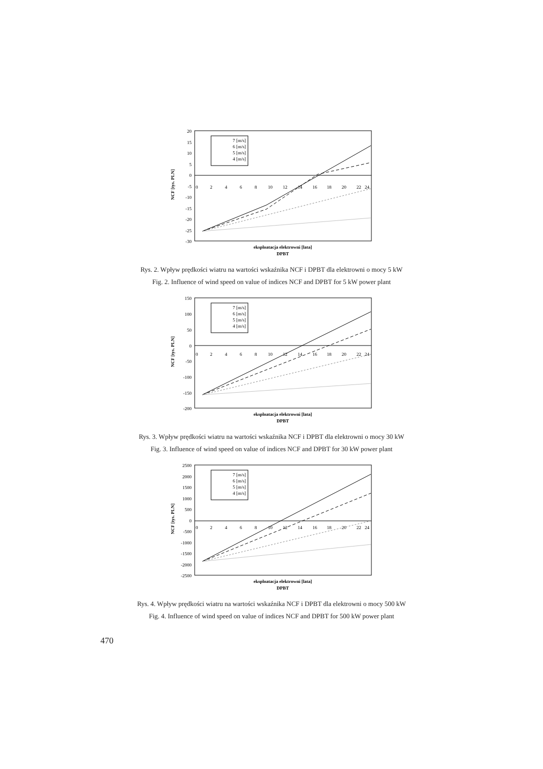20
15
10
5
0
-5
-10
-15
-20
-25
-30
0
2
4
6
8
10
12
14
16
18
20
22
24
7 [m/s]
6 [m/s]
5 [m/s]
4 [m/s]
NCF [tys. PLN]
eksploatacja elektrowni [lata]
DPBT
Rys. 2. Wpływ prędkości wiatru na wartości wskaźnika NCF i DPBT dla elektrowni o mocy 5 kW
Fig. 2. Influence of wind speed on value of indices NCF and DPBT for 5 kW power plant
150
100
50
0
-50
-100
-150
-200
0
2
4
6
8
10
12
14
16
18
20
22
24
7 [m/s]
6 [m/s]
5 [m/s]
4 [m/s]
NCF [tys. PLN]
eksploatacja elektrowni [lata]
DPBT
Rys. 3. Wpływ prędkości wiatru na wartości wskaźnika NCF i DPBT dla elektrowni o mocy 30 kW
Fig. 3. Influence of wind speed on value of indices NCF and DPBT for 30 kW power plant
2500
2000
1500
1000
500
0
-500
-1000
-1500
-2000
-2500
0
2
4
6
8
10
12
14
16
18
20
22
24
7 [m/s]
6 [m/s]
5 [m/s]
4 [m/s]
NCF [tys. PLN]
eksploatacja elektrowni [lata]
DPBT
Rys. 4. Wpływ prędkości wiatru na wartości wskaźnika NCF i DPBT dla elektrowni o mocy 500 kW
Fig. 4. Influence of wind speed on value of indices NCF and DPBT for 500 kW power plant
470